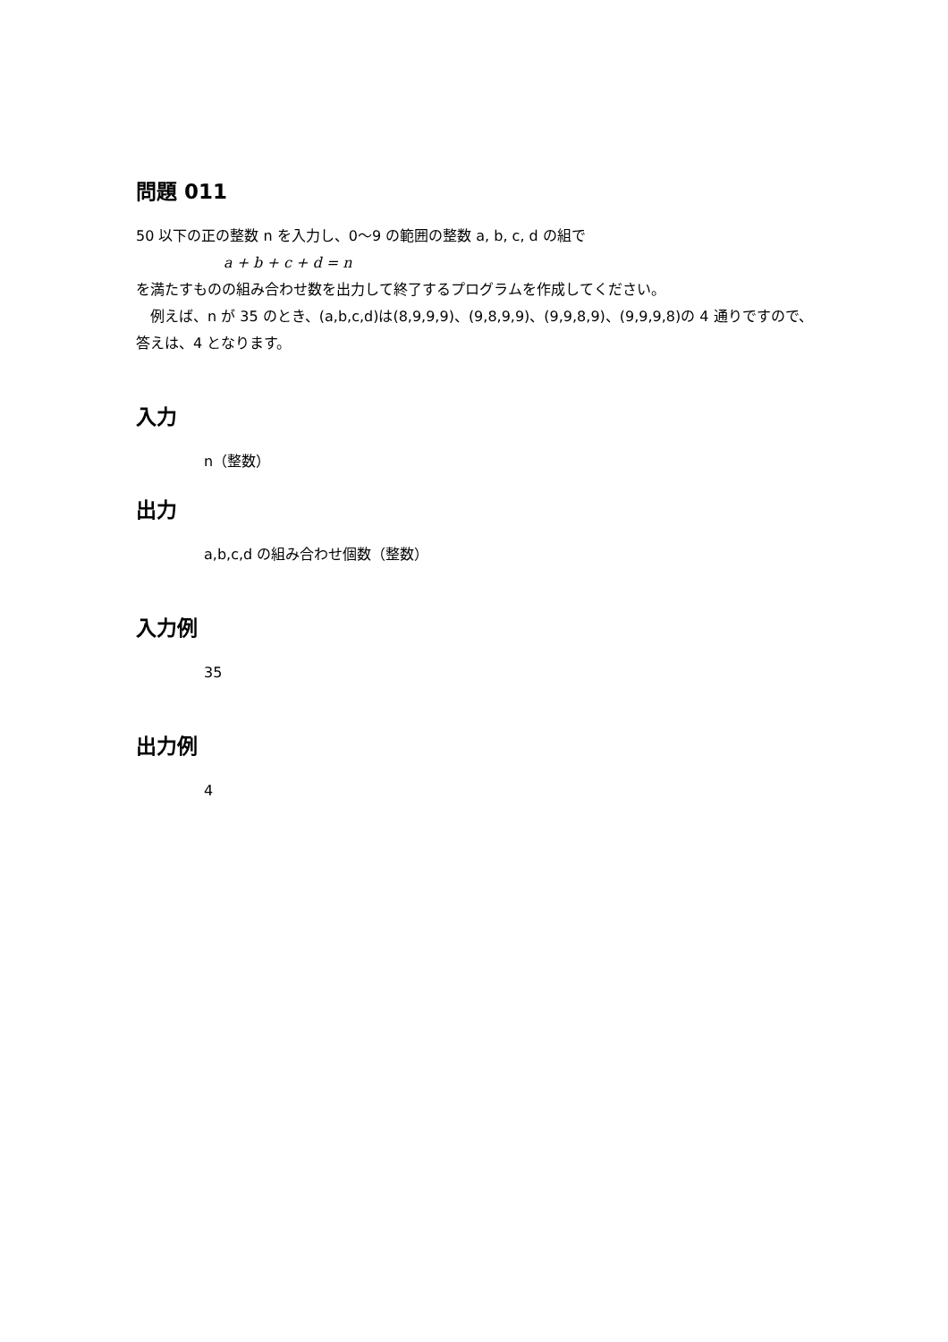問題 011
50 以下の正の整数 n を入力し、0〜9 の範囲の整数 a, b, c, d の組で
a + b + c + d = n
を満たすものの組み合わせ数を出力して終了するプログラムを作成してください。
　例えば、n が 35 のとき、(a,b,c,d)は(8,9,9,9)、(9,8,9,9)、(9,9,8,9)、(9,9,9,8)の 4 通りですので、答えは、4 となります。
入力
n（整数）
出力
a,b,c,d の組み合わせ個数（整数）
入力例
35
出力例
4